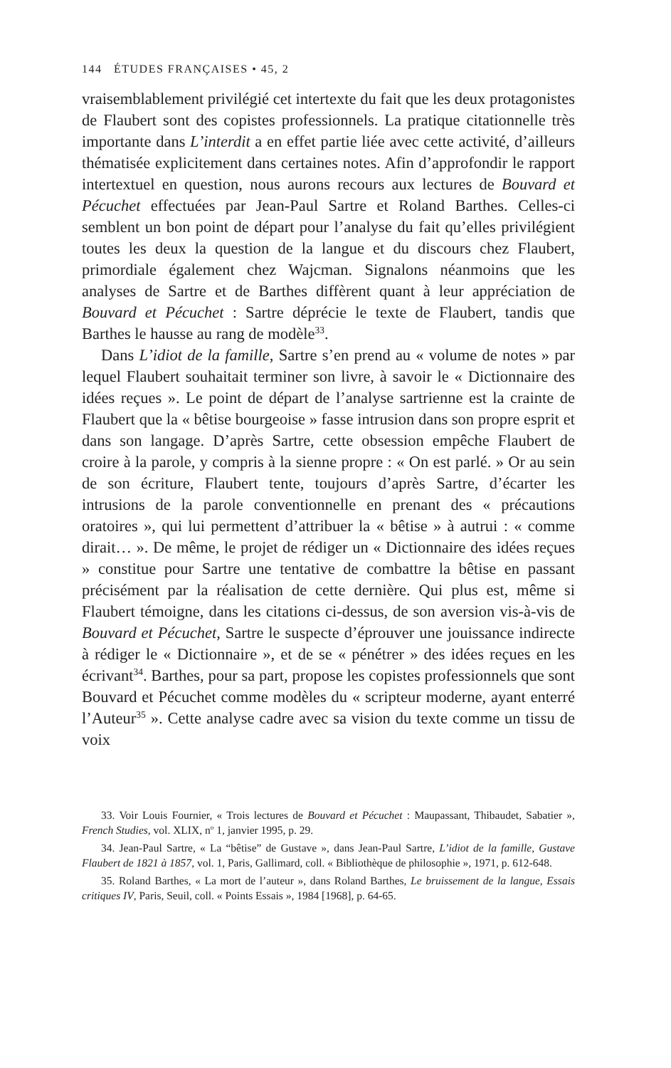144 ÉTUDES FRANÇAISES • 45, 2
vraisemblablement privilégié cet intertexte du fait que les deux protagonistes de Flaubert sont des copistes professionnels. La pratique citationnelle très importante dans L’interdit a en effet partie liée avec cette activité, d’ailleurs thématisée explicitement dans certaines notes. Afin d’approfondir le rapport intertextuel en question, nous aurons recours aux lectures de Bouvard et Pécuchet effectuées par Jean-Paul Sartre et Roland Barthes. Celles-ci semblent un bon point de départ pour l’analyse du fait qu’elles privilégient toutes les deux la question de la langue et du discours chez Flaubert, primordiale également chez Wajcman. Signalons néanmoins que les analyses de Sartre et de Barthes diffèrent quant à leur appréciation de Bouvard et Pécuchet : Sartre déprécie le texte de Flaubert, tandis que Barthes le hausse au rang de modèle<sup>33</sup>.
Dans L’idiot de la famille, Sartre s’en prend au « volume de notes » par lequel Flaubert souhaitait terminer son livre, à savoir le « Dictionnaire des idées reçues ». Le point de départ de l’analyse sartrienne est la crainte de Flaubert que la « bêtise bourgeoise » fasse intrusion dans son propre esprit et dans son langage. D’après Sartre, cette obsession empêche Flaubert de croire à la parole, y compris à la sienne propre : « On est parlé. » Or au sein de son écriture, Flaubert tente, toujours d’après Sartre, d’écarter les intrusions de la parole conventionnelle en prenant des « précautions oratoires », qui lui permettent d’attribuer la « bêtise » à autrui : « comme dirait… ». De même, le projet de rédiger un « Dictionnaire des idées reçues » constitue pour Sartre une tentative de combattre la bêtise en passant précisément par la réalisation de cette dernière. Qui plus est, même si Flaubert témoigne, dans les citations ci-dessus, de son aversion vis-à-vis de Bouvard et Pécuchet, Sartre le suspecte d’éprouver une jouissance indirecte à rédiger le « Dictionnaire », et de se « pénétrer » des idées reçues en les écrivant<sup>34</sup>. Barthes, pour sa part, propose les copistes professionnels que sont Bouvard et Pécuchet comme modèles du « scripteur moderne, ayant enterré l’Auteur<sup>35</sup> ». Cette analyse cadre avec sa vision du texte comme un tissu de voix
33. Voir Louis Fournier, « Trois lectures de Bouvard et Pécuchet : Maupassant, Thibaudet, Sabatier », French Studies, vol. XLIX, n<sup>o</sup> 1, janvier 1995, p. 29.
34. Jean-Paul Sartre, « La “bêtise” de Gustave », dans Jean-Paul Sartre, L’idiot de la famille, Gustave Flaubert de 1821 à 1857, vol. 1, Paris, Gallimard, coll. « Bibliothèque de philosophie », 1971, p. 612-648.
35. Roland Barthes, « La mort de l’auteur », dans Roland Barthes, Le bruissement de la langue, Essais critiques IV, Paris, Seuil, coll. « Points Essais », 1984 [1968], p. 64-65.